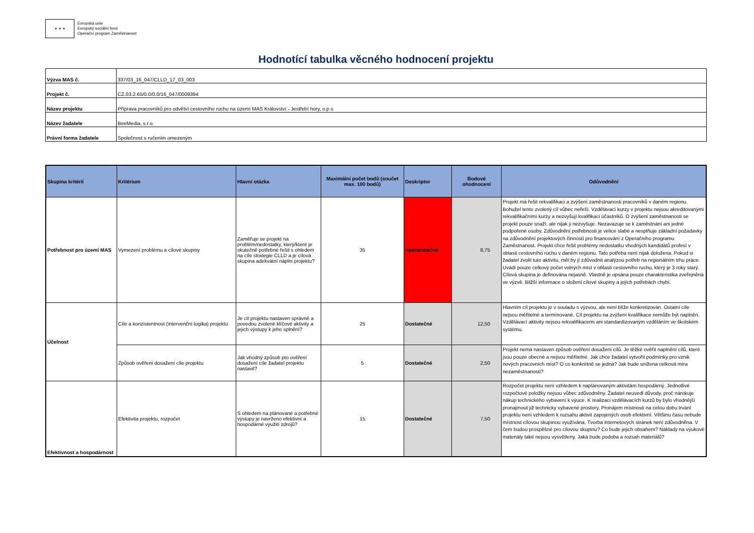★ ★ ★
Evropská unie
Evropský sociální fond
Operační program Zaměstnanost
Hodnotící tabulka věcného hodnocení projektu
| Výzva MAS č. | 337/03_16_047/CLLD_17_03_003 |
| Projekt č. | CZ.03.2.65/0.0/0.0/16_047/0009394 |
| Název projektu | Příprava pracovníků pro odvětví cestovního ruchu na území MAS Království - Jestřebí hory, o.p.s |
| Název žadatele | BeeMedia, s.r.o. |
| Právní forma žadatele | Společnost s ručením omezeným |
| Skupina kritérií | Kritérium | Hlavní otázka | Maximální počet bodů (součet max. 100 bodů) | Deskriptor | Bodové ohodnocení | Odůvodnění |
| --- | --- | --- | --- | --- | --- | --- |
| Potřebnost pro území MAS | Vymezení problému a cílové skupiny | Zaměřuje se projekt na problém/nedostatky, který/které je skutečně potřebné řešit s ohledem na cíle strategie CLLD a je cílová skupina adekvátní náplni projektu? | 35 | Nedostatečné | 8,75 | Projekt má řešit rekvalifikaci a zvýšení zaměstnanosti pracovníků v daném regionu. Bohužel tento zvolený cíl vůbec neřeší. Vzdělávací kurzy v projektu nejsou akreditovanými rekvalifikačními kurzy a nezvyšují kvalifikaci účastníků. O zvýšení zaměstnanosti se projekt pouze snaží, ale nijak ji nezvyšuje. Nezavazuje se k zaměstnání ani jedné podpořené osoby. Zdůvodnění potřebnosti je velice slabé a nesplňuje základní požadavky na zdůvodnění projektových činností pro financování z Operačního programu Zaměstnanost. Projekt chce řešit problémy nedostatku vhodných kandidátů profesí v oblasti cestovního ruchu v daném regionu. Tato potřeba není nijak doložena. Pokud si žadatel zvolil tuto aktivitu, měl by jí zdůvodnit analýzou potřeb na regionálním trhu práce. Uvádí pouze celkový počet volných míst v oblasti cestovního ruchu, který je 3 roky starý. Cílová skupina je definována nejasně. Vlastně je opsána pouze charakteristika zveřejněná ve výzvě. Bližší informace o složení cílové skupiny a jejích potřebách chybí. |
| Účelnost | Cíle a konzistentnost (intervenční logika) projektu | Je cíl projektu nastaven správně a povedou zvolené klíčové aktivity a jejich výstupy k jeho splnění? | 25 | Dostatečné | 12,50 | Hlavním cíl projektu je v souladu s výzvou, ale není blíže konkretizován. Ostatní cíle nejsou měřitelné a termínované. Cíl projektu na zvýšení kvalifikace nemůže být naplněn. Vzdělávací aktivity nejsou rekvalifikacemi ani standardizovaným vzděláním ve školském systému. |
| | Způsob ověření dosažení cíle projektu | Jak vhodný způsob pto ověření dosažení cíle žadatel projektu nastavil? | 5 | Dostatečné | 2,50 | Projekt nemá nastaven způsob ověření dosažení cílů. Je těžké ověřit naplnění cílů, které jsou pouze obecné a nejsou měřitelné. Jak chce žadatel vytvořit podmínky pro vznik nových pracovních míst? O co konkrétně se jedná? Jak bude snížena celková míra nezaměstnanosti? |
| Efektivnost a hospodárnost | Efektivita projektu, rozpočet | S ohledem na plánované a potřebné výstupy je navrženo efektivní a hospodárné využití zdrojů? | 15 | Dostatečné | 7,50 | Rozpočet projektu není vzhledem k naplánovaným aktivitám hospodárný. Jednotlivé rozpočtové položky nejsou vůbec zdůvodněny. Žadatel neuvedl důvody, proč nárokuje nákup technického vybavení k výuce. K realizaci vzdělávacích kurzů by bylo vhodnější pronajmout již technicky vybavené prostory. Pronájem místnosti na celou dobu trvání projektu není vzhledem k rozsahu aktivit zapojených osob efektivní. Většinu času nebude místnost cílovou skupinou využívána. Tvorba internetových stránek není zdůvodněna. V čem budou prospěšné pro cílovou skupinu? Co bude jejich obsahem? Náklady na výukové materiály také nejsou vysvětleny. Jaká bude podoba a rozsah materiálů? |